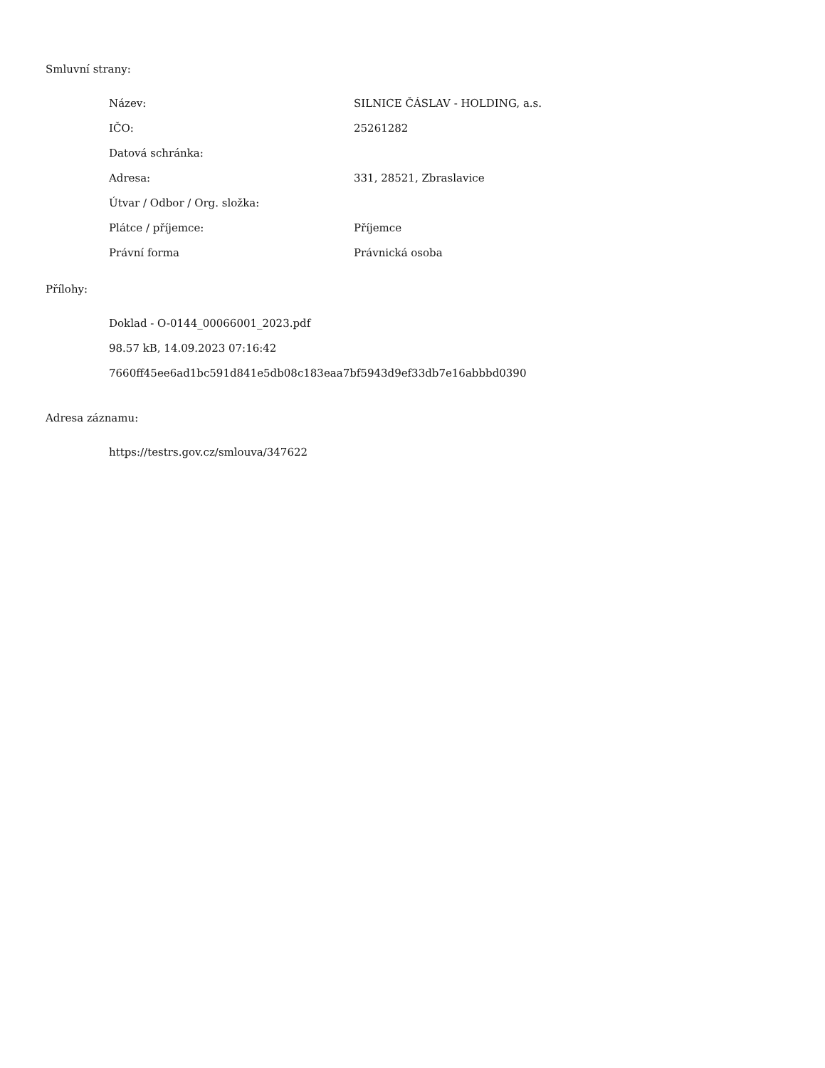Smluvní strany:
| Název: | SILNICE ČÁSLAV - HOLDING, a.s. |
| IČO: | 25261282 |
| Datová schránka: | |
| Adresa: | 331, 28521, Zbraslavice |
| Útvar / Odbor / Org. složka: | |
| Plátce / příjemce: | Příjemce |
| Právní forma | Právnická osoba |
Přílohy:
Doklad - O-0144_00066001_2023.pdf
98.57 kB, 14.09.2023 07:16:42
7660ff45ee6ad1bc591d841e5db08c183eaa7bf5943d9ef33db7e16abbbd0390
Adresa záznamu:
https://testrs.gov.cz/smlouva/347622